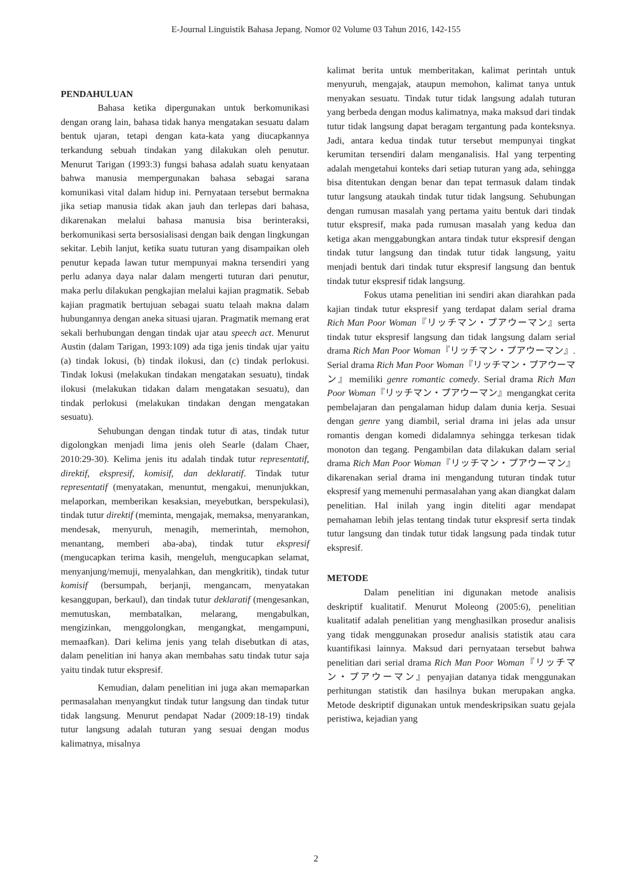E-Journal Linguistik Bahasa Jepang. Nomor 02 Volume 03 Tahun 2016, 142-155
PENDAHULUAN
Bahasa ketika dipergunakan untuk berkomunikasi dengan orang lain, bahasa tidak hanya mengatakan sesuatu dalam bentuk ujaran, tetapi dengan kata-kata yang diucapkannya terkandung sebuah tindakan yang dilakukan oleh penutur. Menurut Tarigan (1993:3) fungsi bahasa adalah suatu kenyataan bahwa manusia mempergunakan bahasa sebagai sarana komunikasi vital dalam hidup ini. Pernyataan tersebut bermakna jika setiap manusia tidak akan jauh dan terlepas dari bahasa, dikarenakan melalui bahasa manusia bisa berinteraksi, berkomunikasi serta bersosialisasi dengan baik dengan lingkungan sekitar. Lebih lanjut, ketika suatu tuturan yang disampaikan oleh penutur kepada lawan tutur mempunyai makna tersendiri yang perlu adanya daya nalar dalam mengerti tuturan dari penutur, maka perlu dilakukan pengkajian melalui kajian pragmatik. Sebab kajian pragmatik bertujuan sebagai suatu telaah makna dalam hubungannya dengan aneka situasi ujaran. Pragmatik memang erat sekali berhubungan dengan tindak ujar atau speech act. Menurut Austin (dalam Tarigan, 1993:109) ada tiga jenis tindak ujar yaitu (a) tindak lokusi, (b) tindak ilokusi, dan (c) tindak perlokusi. Tindak lokusi (melakukan tindakan mengatakan sesuatu), tindak ilokusi (melakukan tidakan dalam mengatakan sesuatu), dan tindak perlokusi (melakukan tindakan dengan mengatakan sesuatu).
Sehubungan dengan tindak tutur di atas, tindak tutur digolongkan menjadi lima jenis oleh Searle (dalam Chaer, 2010:29-30). Kelima jenis itu adalah tindak tutur representatif, direktif, ekspresif, komisif, dan deklaratif. Tindak tutur representatif (menyatakan, menuntut, mengakui, menunjukkan, melaporkan, memberikan kesaksian, meyebutkan, berspekulasi), tindak tutur direktif (meminta, mengajak, memaksa, menyarankan, mendesak, menyuruh, menagih, memerintah, memohon, menantang, memberi aba-aba), tindak tutur ekspresif (mengucapkan terima kasih, mengeluh, mengucapkan selamat, menyanjung/memuji, menyalahkan, dan mengkritik), tindak tutur komisif (bersumpah, berjanji, mengancam, menyatakan kesanggupan, berkaul), dan tindak tutur deklaratif (mengesankan, memutuskan, membatalkan, melarang, mengabulkan, mengizinkan, menggolongkan, mengangkat, mengampuni, memaafkan). Dari kelima jenis yang telah disebutkan di atas, dalam penelitian ini hanya akan membahas satu tindak tutur saja yaitu tindak tutur ekspresif.
Kemudian, dalam penelitian ini juga akan memaparkan permasalahan menyangkut tindak tutur langsung dan tindak tutur tidak langsung. Menurut pendapat Nadar (2009:18-19) tindak tutur langsung adalah tuturan yang sesuai dengan modus kalimatnya, misalnya
kalimat berita untuk memberitakan, kalimat perintah untuk menyuruh, mengajak, ataupun memohon, kalimat tanya untuk menyakan sesuatu. Tindak tutur tidak langsung adalah tuturan yang berbeda dengan modus kalimatnya, maka maksud dari tindak tutur tidak langsung dapat beragam tergantung pada konteksnya. Jadi, antara kedua tindak tutur tersebut mempunyai tingkat kerumitan tersendiri dalam menganalisis. Hal yang terpenting adalah mengetahui konteks dari setiap tuturan yang ada, sehingga bisa ditentukan dengan benar dan tepat termasuk dalam tindak tutur langsung ataukah tindak tutur tidak langsung. Sehubungan dengan rumusan masalah yang pertama yaitu bentuk dari tindak tutur ekspresif, maka pada rumusan masalah yang kedua dan ketiga akan menggabungkan antara tindak tutur ekspresif dengan tindak tutur langsung dan tindak tutur tidak langsung, yaitu menjadi bentuk dari tindak tutur ekspresif langsung dan bentuk tindak tutur ekspresif tidak langsung.
Fokus utama penelitian ini sendiri akan diarahkan pada kajian tindak tutur ekspresif yang terdapat dalam serial drama Rich Man Poor Woman『リッチマン・プアウーマン』serta tindak tutur ekspresif langsung dan tidak langsung dalam serial drama Rich Man Poor Woman『リッチマン・プアウーマン』. Serial drama Rich Man Poor Woman『リッチマン・プアウーマン』memiliki genre romantic comedy. Serial drama Rich Man Poor Woman『リッチマン・プアウーマン』mengangkat cerita pembelajaran dan pengalaman hidup dalam dunia kerja. Sesuai dengan genre yang diambil, serial drama ini jelas ada unsur romantis dengan komedi didalamnya sehingga terkesan tidak monoton dan tegang. Pengambilan data dilakukan dalam serial drama Rich Man Poor Woman『リッチマン・プアウーマン』dikarenakan serial drama ini mengandung tuturan tindak tutur ekspresif yang memenuhi permasalahan yang akan diangkat dalam penelitian. Hal inilah yang ingin diteliti agar mendapat pemahaman lebih jelas tentang tindak tutur ekspresif serta tindak tutur langsung dan tindak tutur tidak langsung pada tindak tutur ekspresif.
METODE
Dalam penelitian ini digunakan metode analisis deskriptif kualitatif. Menurut Moleong (2005:6), penelitian kualitatif adalah penelitian yang menghasilkan prosedur analisis yang tidak menggunakan prosedur analisis statistik atau cara kuantifikasi lainnya. Maksud dari pernyataan tersebut bahwa penelitian dari serial drama Rich Man Poor Woman『リッチマン・プアウーマン』penyajian datanya tidak menggunakan perhitungan statistik dan hasilnya bukan merupakan angka. Metode deskriptif digunakan untuk mendeskripsikan suatu gejala peristiwa, kejadian yang
2